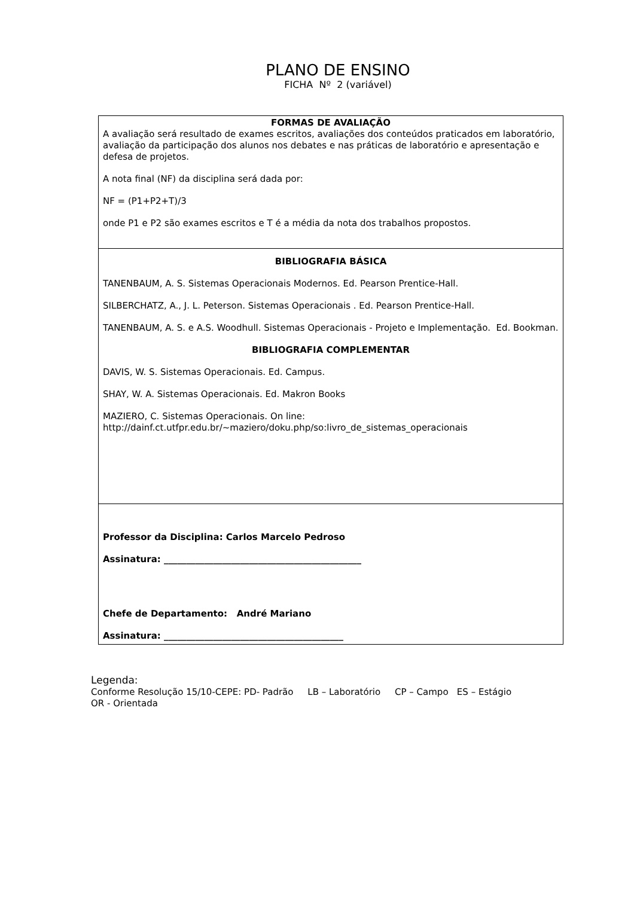PLANO DE ENSINO
FICHA Nº 2 (variável)
| FORMAS DE AVALIAÇÃO A avaliação será resultado de exames escritos, avaliações dos conteúdos praticados em laboratório, avaliação da participação dos alunos nos debates e nas práticas de laboratório e apresentação e defesa de projetos. A nota final (NF) da disciplina será dada por: NF = (P1+P2+T)/3 onde P1 e P2 são exames escritos e T é a média da nota dos trabalhos propostos. |
| BIBLIOGRAFIA BÁSICA TANENBAUM, A. S. Sistemas Operacionais Modernos. Ed. Pearson Prentice-Hall. SILBERCHATZ, A., J. L. Peterson. Sistemas Operacionais . Ed. Pearson Prentice-Hall. TANENBAUM, A. S. e A.S. Woodhull. Sistemas Operacionais - Projeto e Implementação. Ed. Bookman. BIBLIOGRAFIA COMPLEMENTAR DAVIS, W. S. Sistemas Operacionais. Ed. Campus. SHAY, W. A. Sistemas Operacionais. Ed. Makron Books MAZIERO, C. Sistemas Operacionais. On line: http://dainf.ct.utfpr.edu.br/~maziero/doku.php/so:livro_de_sistemas_operacionais |
| Professor da Disciplina: Carlos Marcelo Pedroso Assinatura: ____________________________________________ Chefe de Departamento: André Mariano Assinatura: ________________________________________ |
Legenda:
Conforme Resolução 15/10-CEPE: PD- Padrão LB – Laboratório CP – Campo ES – Estágio
OR - Orientada